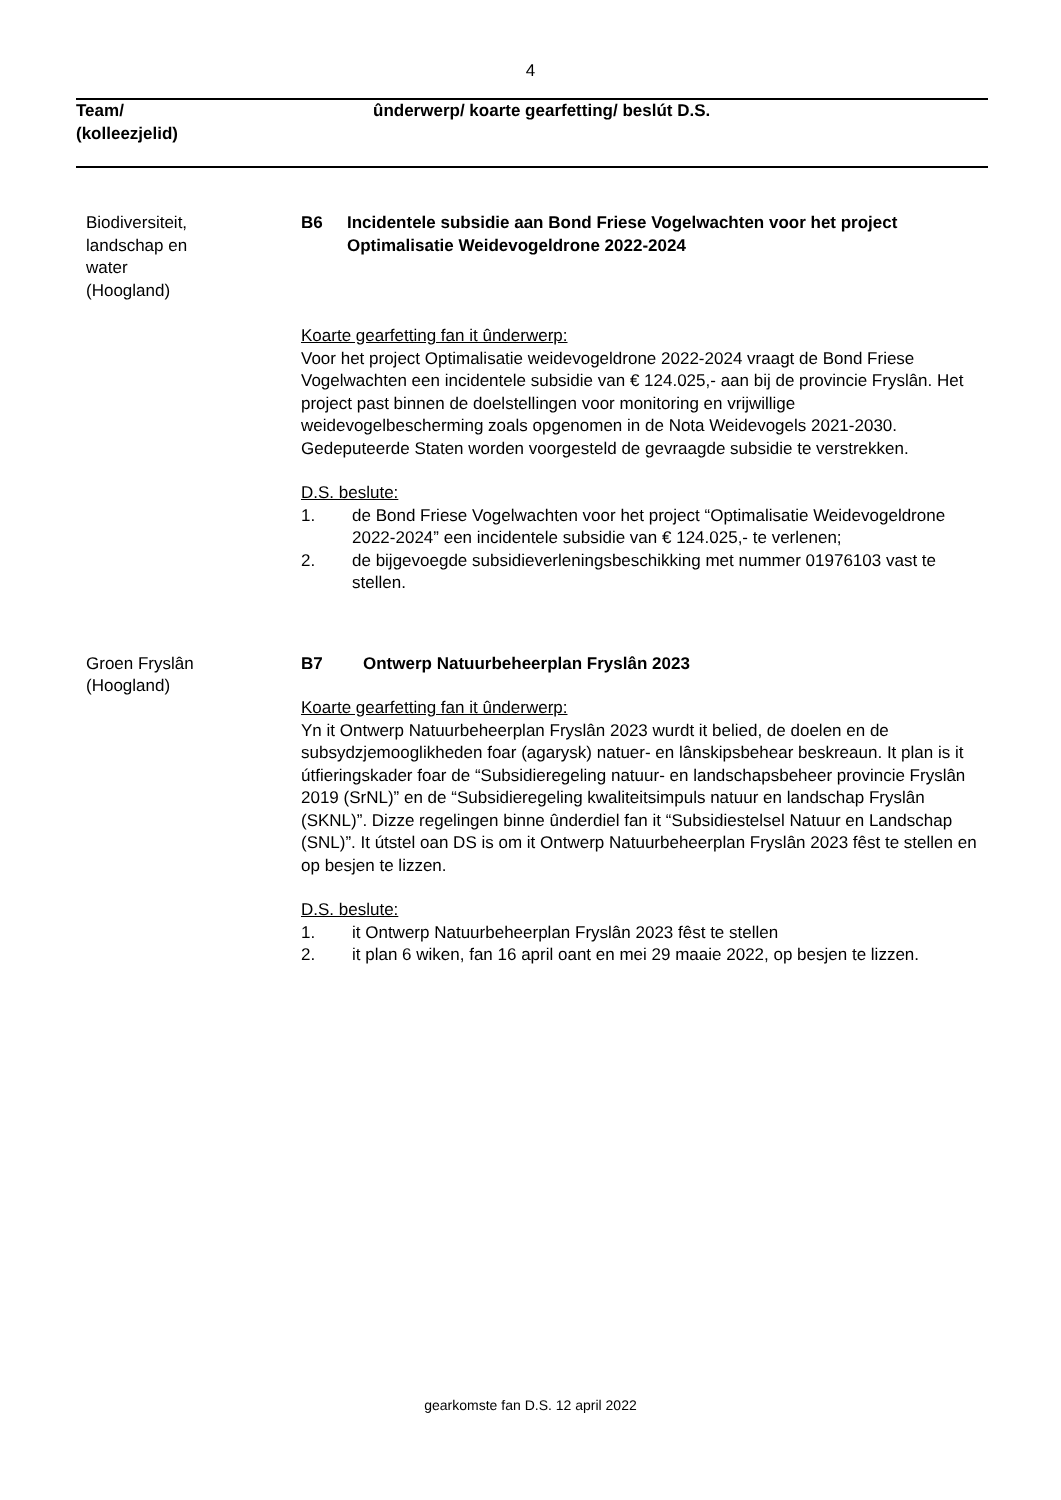4
Team/
(kolleezjelid)
ûnderwerp/ koarte gearfetting/ beslút D.S.
Biodiversiteit,
landschap en
water
(Hoogland)
B6 Incidentele subsidie aan Bond Friese Vogelwachten voor het project Optimalisatie Weidevogeldrone 2022-2024
Koarte gearfetting fan it ûnderwerp:
Voor het project Optimalisatie weidevogeldrone 2022-2024 vraagt de Bond Friese Vogelwachten een incidentele subsidie van € 124.025,- aan bij de provincie Fryslân. Het project past binnen de doelstellingen voor monitoring en vrijwillige weidevogelbescherming zoals opgenomen in de Nota Weidevogels 2021-2030.
Gedeputeerde Staten worden voorgesteld de gevraagde subsidie te verstrekken.
D.S. beslute:
1. de Bond Friese Vogelwachten voor het project “Optimalisatie Weidevogeldrone 2022-2024” een incidentele subsidie van € 124.025,- te verlenen;
2. de bijgevoegde subsidieverleningsbeschikking met nummer 01976103 vast te stellen.
Groen Fryslân
(Hoogland)
B7 Ontwerp Natuurbeheerplan Fryslân 2023
Koarte gearfetting fan it ûnderwerp:
Yn it Ontwerp Natuurbeheerplan Fryslân 2023 wurdt it belied, de doelen en de subsydzjemooglikheden foar (agarysk) natuer- en lânskipsbehear beskreaun. It plan is it útfieringskader foar de “Subsidieregeling natuur- en landschapsbeheer provincie Fryslân 2019 (SrNL)” en de “Subsidieregeling kwaliteitsimpuls natuur en landschap Fryslân (SKNL)”. Dizze regelingen binne ûnderdiel fan it “Subsidiestelsel Natuur en Landschap (SNL)”. It útstel oan DS is om it Ontwerp Natuurbeheerplan Fryslân 2023 fêst te stellen en op besjen te lizzen.
D.S. beslute:
1. it Ontwerp Natuurbeheerplan Fryslân 2023 fêst te stellen
2. it plan 6 wiken, fan 16 april oant en mei 29 maaie 2022, op besjen te lizzen.
gearkomste fan D.S. 12 april 2022